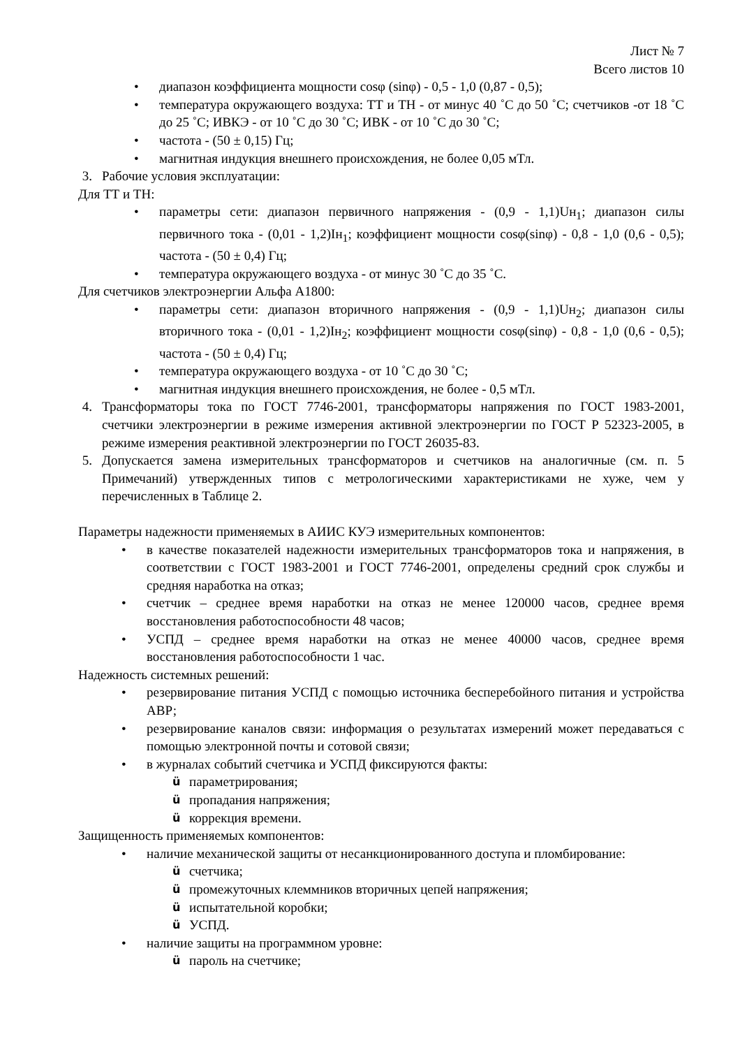Лист № 7
Всего листов 10
• диапазон коэффициента мощности cosφ (sinφ) - 0,5 - 1,0 (0,87 - 0,5);
• температура окружающего воздуха: ТТ и ТН - от минус 40 ˚С до 50 ˚С; счетчиков -от 18 ˚С до 25 ˚С; ИВКЭ - от 10 ˚С до 30 ˚С; ИВК - от 10 ˚С до 30 ˚С;
• частота - (50 ± 0,15) Гц;
• магнитная индукция внешнего происхождения, не более 0,05 мТл.
3. Рабочие условия эксплуатации:
Для ТТ и ТН:
• параметры сети: диапазон первичного напряжения - (0,9 - 1,1)Uн<sub>1</sub>; диапазон силы первичного тока - (0,01 - 1,2)Iн<sub>1</sub>; коэффициент мощности cosφ(sinφ) - 0,8 - 1,0 (0,6 - 0,5); частота - (50 ± 0,4) Гц;
• температура окружающего воздуха - от минус 30 ˚С до 35 ˚С.
Для счетчиков электроэнергии Альфа А1800:
• параметры сети: диапазон вторичного напряжения - (0,9 - 1,1)Uн<sub>2</sub>; диапазон силы вторичного тока - (0,01 - 1,2)Iн<sub>2</sub>; коэффициент мощности cosφ(sinφ) - 0,8 - 1,0 (0,6 - 0,5); частота - (50 ± 0,4) Гц;
• температура окружающего воздуха - от 10 ˚С до 30 ˚С;
• магнитная индукция внешнего происхождения, не более - 0,5 мТл.
4. Трансформаторы тока по ГОСТ 7746-2001, трансформаторы напряжения по ГОСТ 1983-2001, счетчики электроэнергии в режиме измерения активной электроэнергии по ГОСТ Р 52323-2005, в режиме измерения реактивной электроэнергии по ГОСТ 26035-83.
5. Допускается замена измерительных трансформаторов и счетчиков на аналогичные (см. п. 5 Примечаний) утвержденных типов с метрологическими характеристиками не хуже, чем у перечисленных в Таблице 2.
Параметры надежности применяемых в АИИС КУЭ измерительных компонентов:
• в качестве показателей надежности измерительных трансформаторов тока и напряжения, в соответствии с ГОСТ 1983-2001 и ГОСТ 7746-2001, определены средний срок службы и средняя наработка на отказ;
• счетчик – среднее время наработки на отказ не менее 120000 часов, среднее время восстановления работоспособности 48 часов;
• УСПД – среднее время наработки на отказ не менее 40000 часов, среднее время восстановления работоспособности 1 час.
Надежность системных решений:
• резервирование питания УСПД с помощью источника бесперебойного питания и устройства АВР;
• резервирование каналов связи: информация о результатах измерений может передаваться с помощью электронной почты и сотовой связи;
• в журналах событий счетчика и УСПД фиксируются факты:
üпараметрирования;
üпропадания напряжения;
üкоррекция времени.
Защищенность применяемых компонентов:
• наличие механической защиты от несанкционированного доступа и пломбирование:
üсчетчика;
üпромежуточных клеммников вторичных цепей напряжения;
üиспытательной коробки;
ü УСПД.
• наличие защиты на программном уровне:
üпароль на счетчике;